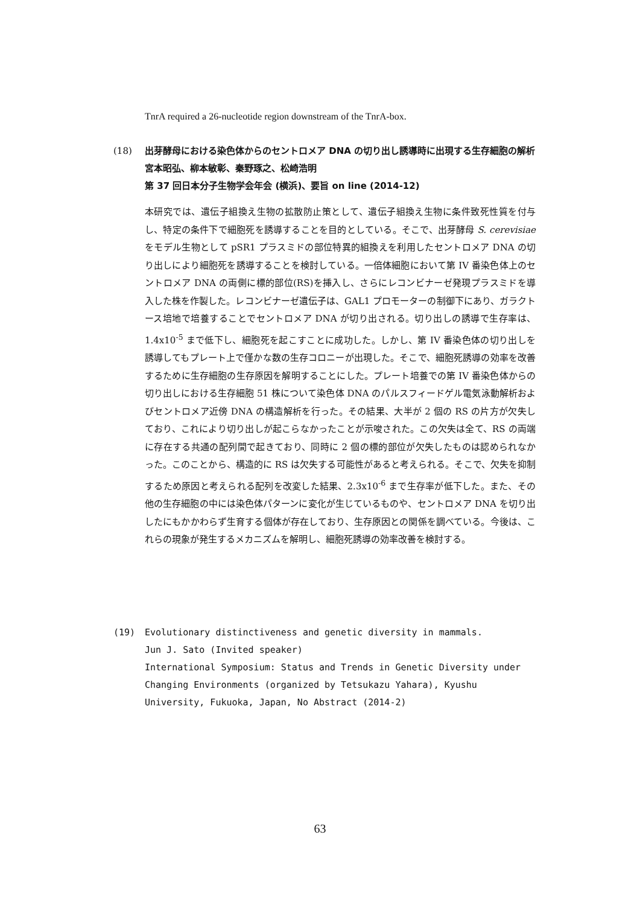TnrA required a 26-nucleotide region downstream of the TnrA-box.
(18)
出芽酵母における染色体からのセントロメア DNA の切り出し誘導時に出現する生存細胞の解析
宮本昭弘、柳本敏彰、秦野琢之、松崎浩明
第 37 回日本分子生物学会年会 (横浜)、要旨 on line (2014-12)
本研究では、遺伝子組換え生物の拡散防止策として、遺伝子組換え生物に条件致死性質を付与し、特定の条件下で細胞死を誘導することを目的としている。そこで、出芽酵母 S. cerevisiae をモデル生物として pSR1 プラスミドの部位特異的組換えを利用したセントロメア DNA の切り出しにより細胞死を誘導することを検討している。一倍体細胞において第 IV 番染色体上のセントロメア DNA の両側に標的部位(RS)を挿入し、さらにレコンビナーゼ発現プラスミドを導入した株を作製した。レコンビナーゼ遺伝子は、GAL1 プロモーターの制御下にあり、ガラクトース培地で培養することでセントロメア DNA が切り出される。切り出しの誘導で生存率は、1.4x10<sup>-5</sup> まで低下し、細胞死を起こすことに成功した。しかし、第 IV 番染色体の切り出しを誘導してもプレート上で僅かな数の生存コロニーが出現した。そこで、細胞死誘導の効率を改善するために生存細胞の生存原因を解明することにした。プレート培養での第 IV 番染色体からの切り出しにおける生存細胞 51 株について染色体 DNA のパルスフィードゲル電気泳動解析およびセントロメア近傍 DNA の構造解析を行った。その結果、大半が 2 個の RS の片方が欠失しており、これにより切り出しが起こらなかったことが示唆された。この欠失は全て、RS の両端に存在する共通の配列間で起きており、同時に 2 個の標的部位が欠失したものは認められなかった。このことから、構造的に RS は欠失する可能性があると考えられる。そこで、欠失を抑制するため原因と考えられる配列を改変した結果、2.3x10<sup>-6</sup> まで生存率が低下した。また、その他の生存細胞の中には染色体パターンに変化が生じているものや、セントロメア DNA を切り出したにもかかわらず生育する個体が存在しており、生存原因との関係を調べている。今後は、これらの現象が発生するメカニズムを解明し、細胞死誘導の効率改善を検討する。
(19)
Evolutionary distinctiveness and genetic diversity in mammals.
Jun J. Sato (Invited speaker)
International Symposium: Status and Trends in Genetic Diversity under Changing Environments (organized by Tetsukazu Yahara), Kyushu University, Fukuoka, Japan, No Abstract (2014-2)
63